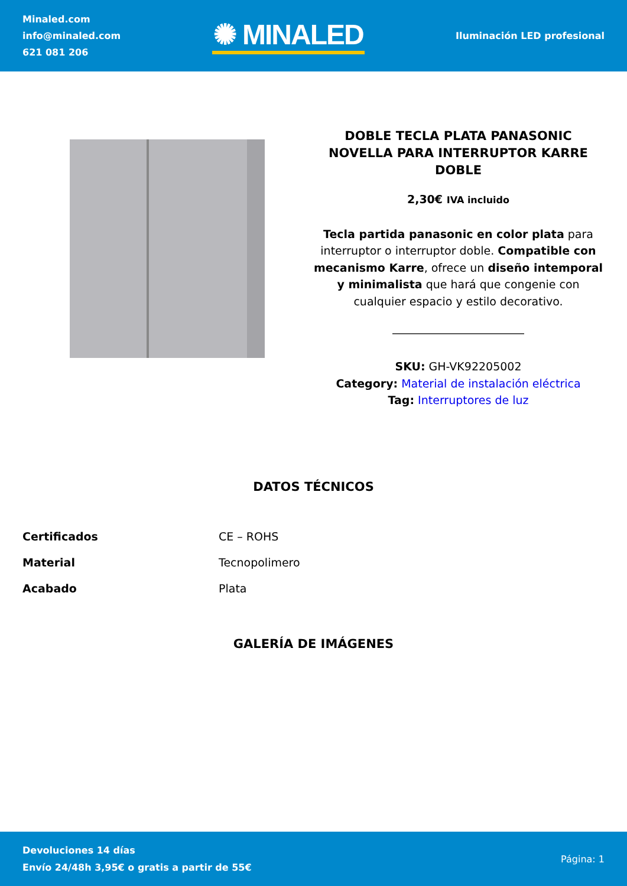Minaled.com
info@minaled.com
621 081 206
✺ MINALED
Iluminación LED profesional
DOBLE TECLA PLATA PANASONIC NOVELLA PARA INTERRUPTOR KARRE DOBLE
2,30€ IVA incluido
Tecla partida panasonic en color plata para interruptor o interruptor doble. Compatible con mecanismo Karre, ofrece un diseño intemporal y minimalista que hará que congenie con cualquier espacio y estilo decorativo.
SKU: GH-VK92205002
Category: Material de instalación eléctrica
Tag: Interruptores de luz
DATOS TÉCNICOS
| Certificados | CE – ROHS |
| Material | Tecnopolimero |
| Acabado | Plata |
GALERÍA DE IMÁGENES
Devoluciones 14 días
Envío 24/48h 3,95€ o gratis a partir de 55€
Página: 1